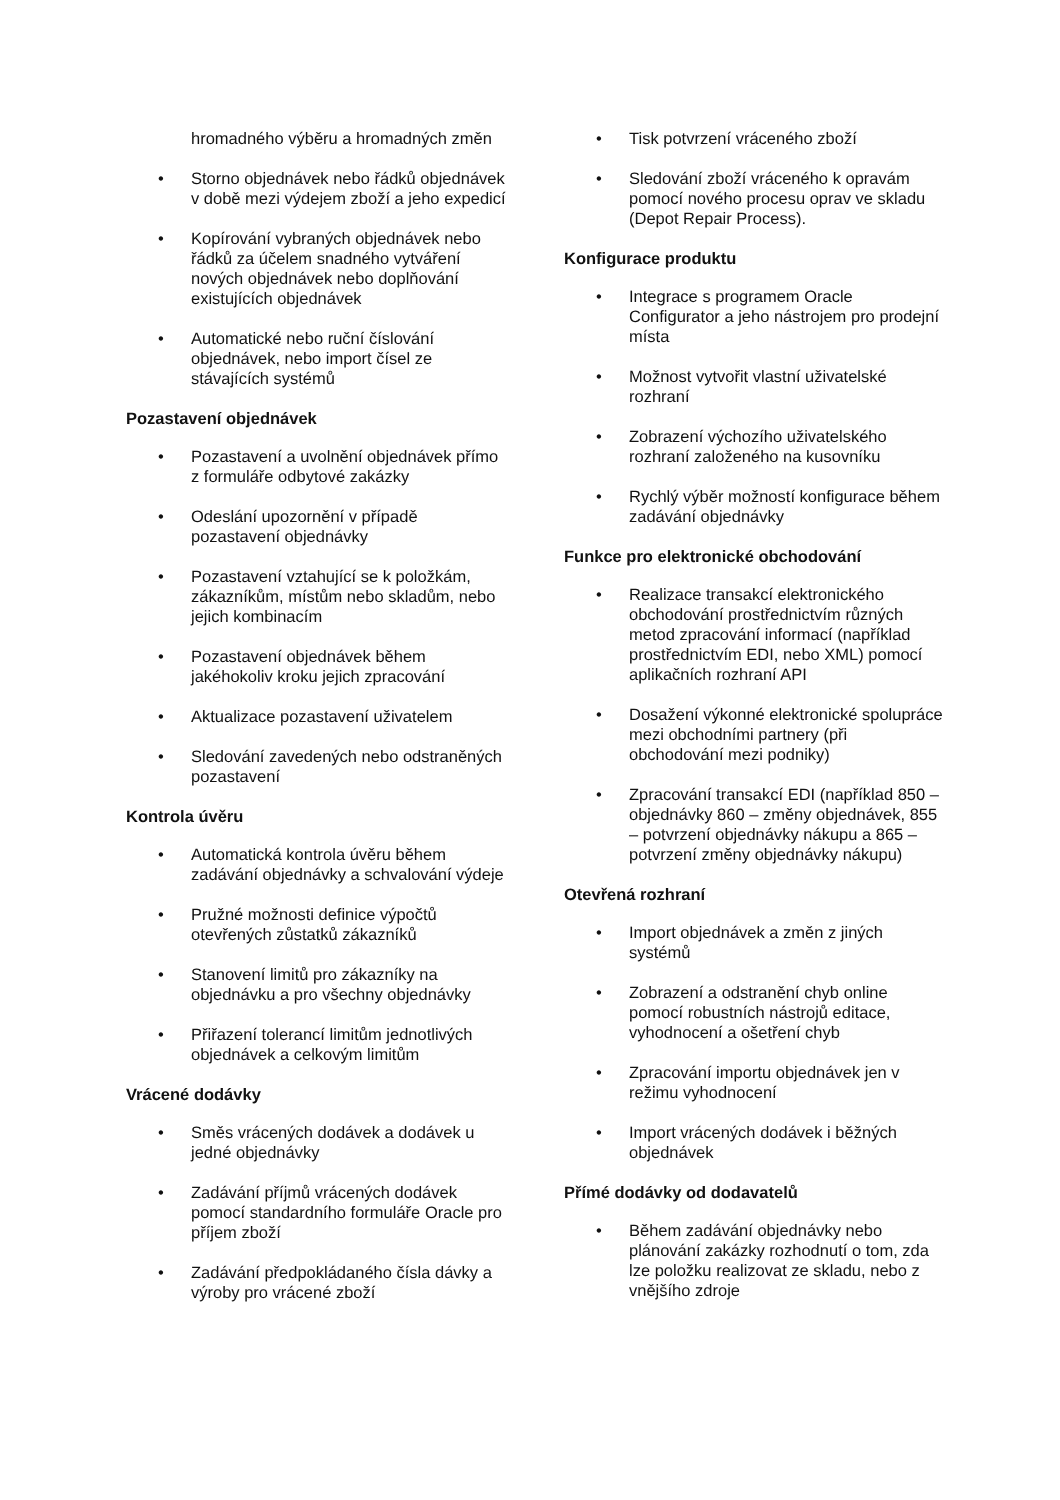hromadného výběru a hromadných změn
Storno objednávek nebo řádků objednávek v době mezi výdejem zboží a jeho expedicí
Kopírování vybraných objednávek nebo řádků za účelem snadného vytváření nových objednávek nebo doplňování existujících objednávek
Automatické nebo ruční číslování objednávek, nebo import čísel ze stávajících systémů
Pozastavení objednávek
Pozastavení a uvolnění objednávek přímo z formuláře odbytové zakázky
Odeslání upozornění v případě pozastavení objednávky
Pozastavení vztahující se k položkám, zákazníkům, místům nebo skladům, nebo jejich kombinacím
Pozastavení objednávek během jakéhokoliv kroku jejich zpracování
Aktualizace pozastavení uživatelem
Sledování zavedených nebo odstraněných pozastavení
Kontrola úvěru
Automatická kontrola úvěru během zadávání objednávky a schvalování výdeje
Pružné možnosti definice výpočtů otevřených zůstatků zákazníků
Stanovení limitů pro zákazníky na objednávku a pro všechny objednávky
Přiřazení tolerancí limitům jednotlivých objednávek a celkovým limitům
Vrácené dodávky
Směs vrácených dodávek a dodávek u jedné objednávky
Zadávání příjmů vrácených dodávek pomocí standardního formuláře Oracle pro příjem zboží
Zadávání předpokládaného čísla dávky a výroby pro vrácené zboží
Tisk potvrzení vráceného zboží
Sledování zboží vráceného k opravám pomocí nového procesu oprav ve skladu (Depot Repair Process).
Konfigurace produktu
Integrace s programem Oracle Configurator a jeho nástrojem pro prodejní místa
Možnost vytvořit vlastní uživatelské rozhraní
Zobrazení výchozího uživatelského rozhraní založeného na kusovníku
Rychlý výběr možností konfigurace během zadávání objednávky
Funkce pro elektronické obchodování
Realizace transakcí elektronického obchodování prostřednictvím různých metod zpracování informací (například prostřednictvím EDI, nebo XML) pomocí aplikačních rozhraní API
Dosažení výkonné elektronické spolupráce mezi obchodními partnery (při obchodování mezi podniky)
Zpracování transakcí EDI (například 850 – objednávky 860 – změny objednávek, 855 – potvrzení objednávky nákupu a 865 – potvrzení změny objednávky nákupu)
Otevřená rozhraní
Import objednávek a změn z jiných systémů
Zobrazení a odstranění chyb online pomocí robustních nástrojů editace, vyhodnocení a ošetření chyb
Zpracování importu objednávek jen v režimu vyhodnocení
Import vrácených dodávek i běžných objednávek
Přímé dodávky od dodavatelů
Během zadávání objednávky nebo plánování zakázky rozhodnutí o tom, zda lze položku realizovat ze skladu, nebo z vnějšího zdroje